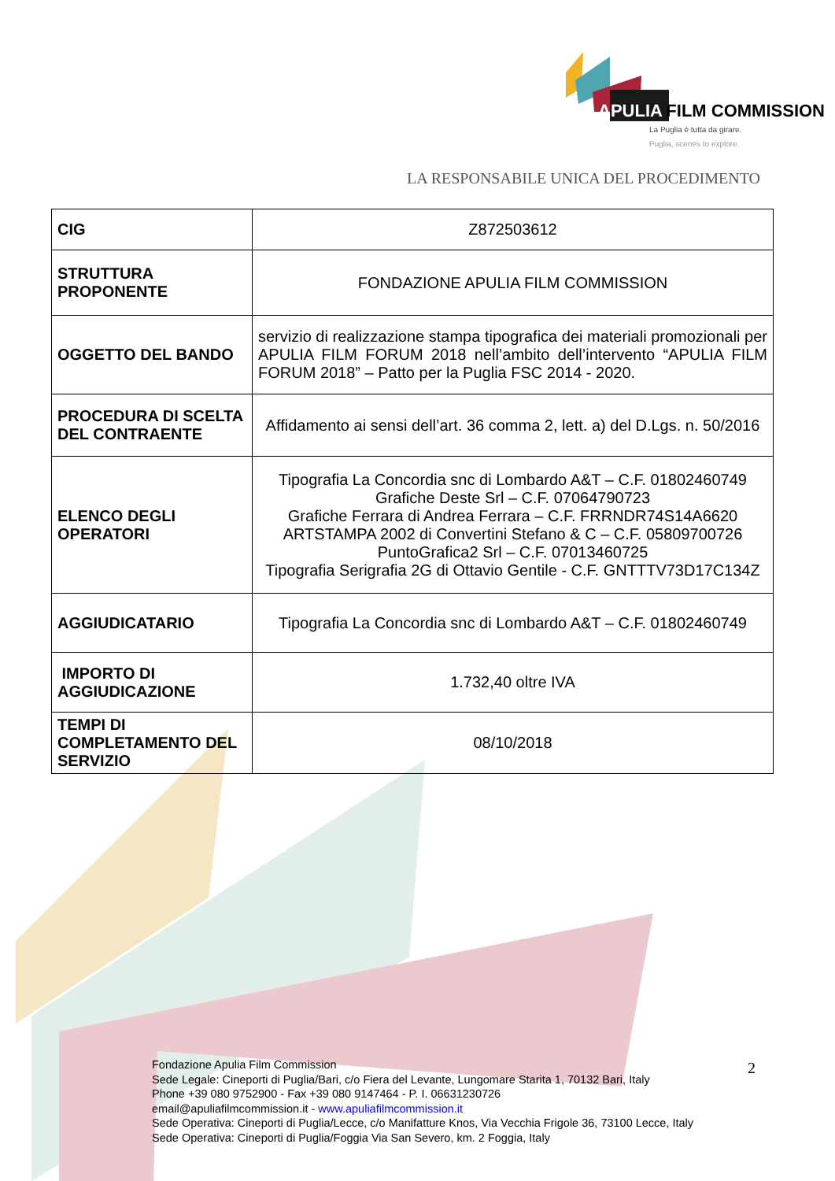APULIA FILM COMMISSION
La Puglia è tutta da girare.
Puglia, scenes to explore.
LA RESPONSABILE UNICA DEL PROCEDIMENTO
| CIG | Z872503612 |
| STRUTTURA PROPONENTE | FONDAZIONE APULIA FILM COMMISSION |
| OGGETTO DEL BANDO | servizio di realizzazione stampa tipografica dei materiali promozionali per APULIA FILM FORUM 2018 nell’ambito dell’intervento “APULIA FILM FORUM 2018” – Patto per la Puglia FSC 2014 - 2020. |
| PROCEDURA DI SCELTA DEL CONTRAENTE | Affidamento ai sensi dell’art. 36 comma 2, lett. a) del D.Lgs. n. 50/2016 |
| ELENCO DEGLI OPERATORI | Tipografia La Concordia snc di Lombardo A&T – C.F. 01802460749 Grafiche Deste Srl – C.F. 07064790723 Grafiche Ferrara di Andrea Ferrara – C.F. FRRNDR74S14A6620 ARTSTAMPA 2002 di Convertini Stefano & C – C.F. 05809700726 PuntoGrafica2 Srl – C.F. 07013460725 Tipografia Serigrafia 2G di Ottavio Gentile - C.F. GNTTTV73D17C134Z |
| AGGIUDICATARIO | Tipografia La Concordia snc di Lombardo A&T – C.F. 01802460749 |
| IMPORTO DI AGGIUDICAZIONE | 1.732,40 oltre IVA |
| TEMPI DI COMPLETAMENTO DEL SERVIZIO | 08/10/2018 |
Fondazione Apulia Film Commission
Sede Legale: Cineporti di Puglia/Bari, c/o Fiera del Levante, Lungomare Starita 1, 70132 Bari, Italy
Phone +39 080 9752900 - Fax +39 080 9147464 - P. I. 06631230726
email@apuliafilmcommission.it - www.apuliafilmcommission.it
Sede Operativa: Cineporti di Puglia/Lecce, c/o Manifatture Knos, Via Vecchia Frigole 36, 73100 Lecce, Italy
Sede Operativa: Cineporti di Puglia/Foggia Via San Severo, km. 2 Foggia, Italy
2